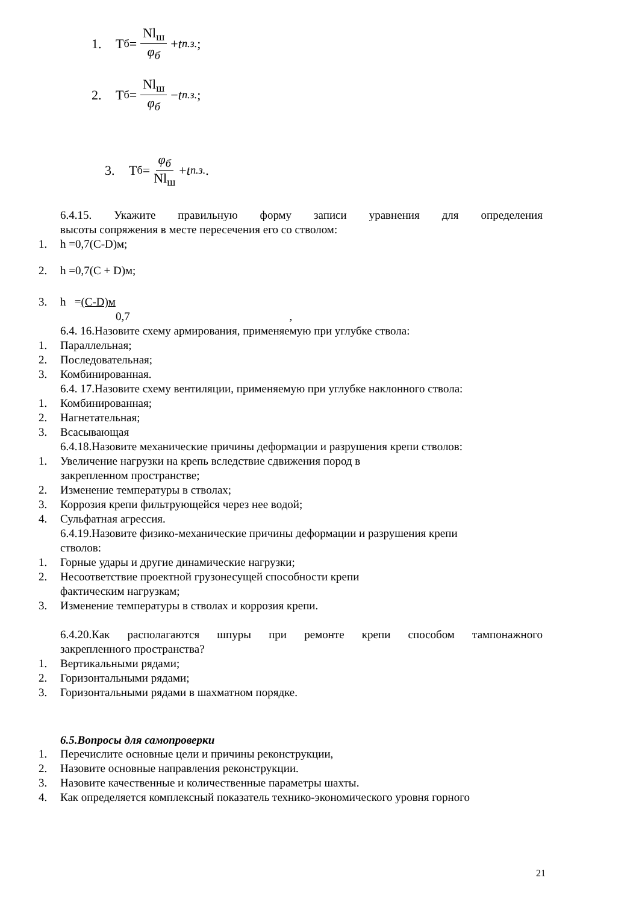1. Т<sub>б</sub> = Nl<sub>ш</sub> φ<sub>б</sub> + t<sub>п.з.</sub>;
2. Т<sub>б</sub> = Nl<sub>ш</sub> φ<sub>б</sub> − t<sub>п.з.</sub>;
3. Т<sub>б</sub> = φ<sub>б</sub> Nl<sub>ш</sub> + t<sub>п.з.</sub>.
6.4.15. Укажите правильную форму записи уравнения для определения
высоты сопряжения в месте пересечения его со стволом:
1. h =0,7(C-D)м;
2. h =0,7(C + D)м;
3. h = (C-D)м
0,7 ,
6.4. 16.Назовите схему армирования, применяемую при углубке ствола:
1. Параллельная;
2. Последовательная;
3. Комбинированная.
6.4. 17.Назовите схему вентиляции, применяемую при углубке наклонного ствола:
1. Комбинированная;
2. Нагнетательная;
3. Всасывающая
6.4.18.Назовите механические причины деформации и разрушения крепи стволов:
1. Увеличение нагрузки на крепь вследствие сдвижения пород в
закрепленном пространстве;
2. Изменение температуры в стволах;
3. Коррозия крепи фильтрующейся через нее водой;
4. Сульфатная агрессия.
6.4.19.Назовите физико-механические причины деформации и разрушения крепи
стволов:
1. Горные удары и другие динамические нагрузки;
2. Несоответствие проектной грузонесущей способности крепи
фактическим нагрузкам;
3. Изменение температуры в стволах и коррозия крепи.
6.4.20.Как располагаются шпуры при ремонте крепи способом тампонажного
закрепленного пространства?
1. Вертикальными рядами;
2. Горизонтальными рядами;
3. Горизонтальными рядами в шахматном порядке.
6.5.Вопросы для самопроверки
1. Перечислите основные цели и причины реконструкции,
2. Назовите основные направления реконструкции.
3. Назовите качественные и количественные параметры шахты.
4. Как определяется комплексный показатель технико-экономического уровня горного
21